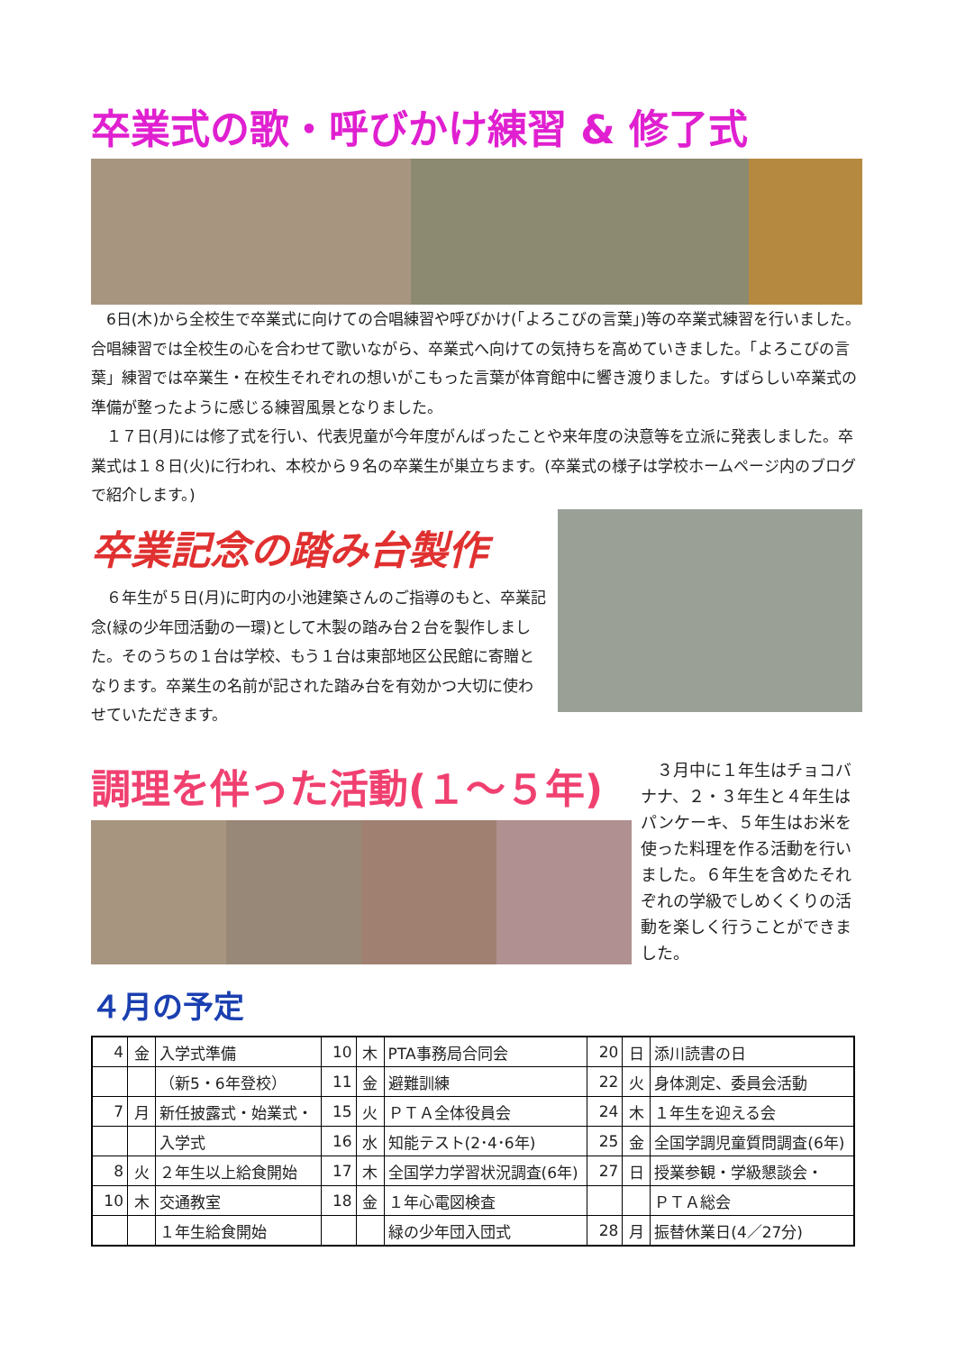卒業式の歌・呼びかけ練習 & 修了式
　6日(木)から全校生で卒業式に向けての合唱練習や呼びかけ(「よろこびの言葉」)等の卒業式練習を行いました。合唱練習では全校生の心を合わせて歌いながら、卒業式へ向けての気持ちを高めていきました。「よろこびの言葉」練習では卒業生・在校生それぞれの想いがこもった言葉が体育館中に響き渡りました。すばらしい卒業式の準備が整ったように感じる練習風景となりました。
　１７日(月)には修了式を行い、代表児童が今年度がんばったことや来年度の決意等を立派に発表しました。卒業式は１８日(火)に行われ、本校から９名の卒業生が巣立ちます。(卒業式の様子は学校ホームページ内のブログで紹介します。)
卒業記念の踏み台製作
　６年生が５日(月)に町内の小池建築さんのご指導のもと、卒業記念(緑の少年団活動の一環)として木製の踏み台２台を製作しました。そのうちの１台は学校、もう１台は東部地区公民館に寄贈となります。卒業生の名前が記された踏み台を有効かつ大切に使わせていただきます。
調理を伴った活動(１～５年)
　３月中に１年生はチョコバナナ、２・３年生と４年生はパンケーキ、５年生はお米を使った料理を作る活動を行いました。６年生を含めたそれぞれの学級でしめくくりの活動を楽しく行うことができました。
４月の予定
| 4 | 金 | 入学式準備 | 10 | 木 | PTA事務局合同会 | 20 | 日 | 添川読書の日 |
| | | （新5・6年登校） | 11 | 金 | 避難訓練 | 22 | 火 | 身体測定、委員会活動 |
| 7 | 月 | 新任披露式・始業式・ | 15 | 火 | ＰＴＡ全体役員会 | 24 | 木 | １年生を迎える会 |
| | | 入学式 | 16 | 水 | 知能テスト(2･4･6年) | 25 | 金 | 全国学調児童質問調査(6年) |
| 8 | 火 | ２年生以上給食開始 | 17 | 木 | 全国学力学習状況調査(6年) | 27 | 日 | 授業参観・学級懇談会・ |
| 10 | 木 | 交通教室 | 18 | 金 | １年心電図検査 | | | ＰＴＡ総会 |
| | | １年生給食開始 | | | 緑の少年団入団式 | 28 | 月 | 振替休業日(4／27分) |